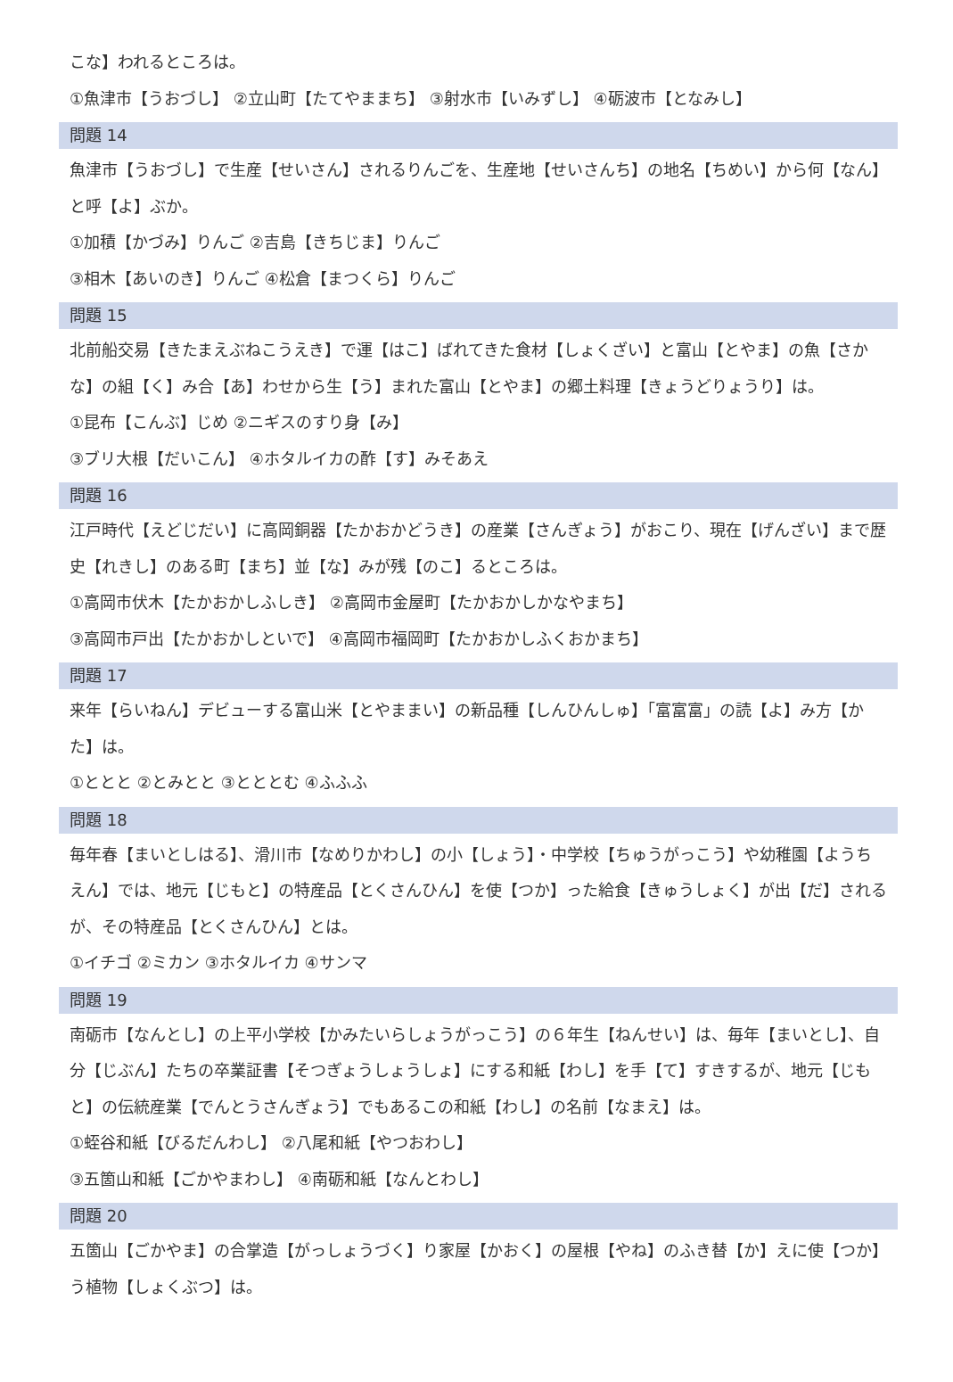こな】われるところは。
①魚津市【うおづし】 ②立山町【たてやままち】 ③射水市【いみずし】 ④砺波市【となみし】
問題 14
魚津市【うおづし】で生産【せいさん】されるりんごを、生産地【せいさんち】の地名【ちめい】から何【なん】と呼【よ】ぶか。
①加積【かづみ】りんご ②吉島【きちじま】りんご
③相木【あいのき】りんご ④松倉【まつくら】りんご
問題 15
北前船交易【きたまえぶねこうえき】で運【はこ】ばれてきた食材【しょくざい】と富山【とやま】の魚【さかな】の組【く】み合【あ】わせから生【う】まれた富山【とやま】の郷土料理【きょうどりょうり】は。
①昆布【こんぶ】じめ ②ニギスのすり身【み】
③ブリ大根【だいこん】 ④ホタルイカの酢【す】みそあえ
問題 16
江戸時代【えどじだい】に高岡銅器【たかおかどうき】の産業【さんぎょう】がおこり、現在【げんざい】まで歴史【れきし】のある町【まち】並【な】みが残【のこ】るところは。
①高岡市伏木【たかおかしふしき】 ②高岡市金屋町【たかおかしかなやまち】
③高岡市戸出【たかおかしといで】 ④高岡市福岡町【たかおかしふくおかまち】
問題 17
来年【らいねん】デビューする富山米【とやままい】の新品種【しんひんしゅ】「富富富」の読【よ】み方【かた】は。
①ととと ②とみとと ③とととむ ④ふふふ
問題 18
毎年春【まいとしはる】、滑川市【なめりかわし】の小【しょう】・中学校【ちゅうがっこう】や幼稚園【ようちえん】では、地元【じもと】の特産品【とくさんひん】を使【つか】った給食【きゅうしょく】が出【だ】されるが、その特産品【とくさんひん】とは。
①イチゴ ②ミカン ③ホタルイカ ④サンマ
問題 19
南砺市【なんとし】の上平小学校【かみたいらしょうがっこう】の６年生【ねんせい】は、毎年【まいとし】、自分【じぶん】たちの卒業証書【そつぎょうしょうしょ】にする和紙【わし】を手【て】すきするが、地元【じもと】の伝統産業【でんとうさんぎょう】でもあるこの和紙【わし】の名前【なまえ】は。
①蛭谷和紙【びるだんわし】 ②八尾和紙【やつおわし】
③五箇山和紙【ごかやまわし】 ④南砺和紙【なんとわし】
問題 20
五箇山【ごかやま】の合掌造【がっしょうづく】り家屋【かおく】の屋根【やね】のふき替【か】えに使【つか】う植物【しょくぶつ】は。